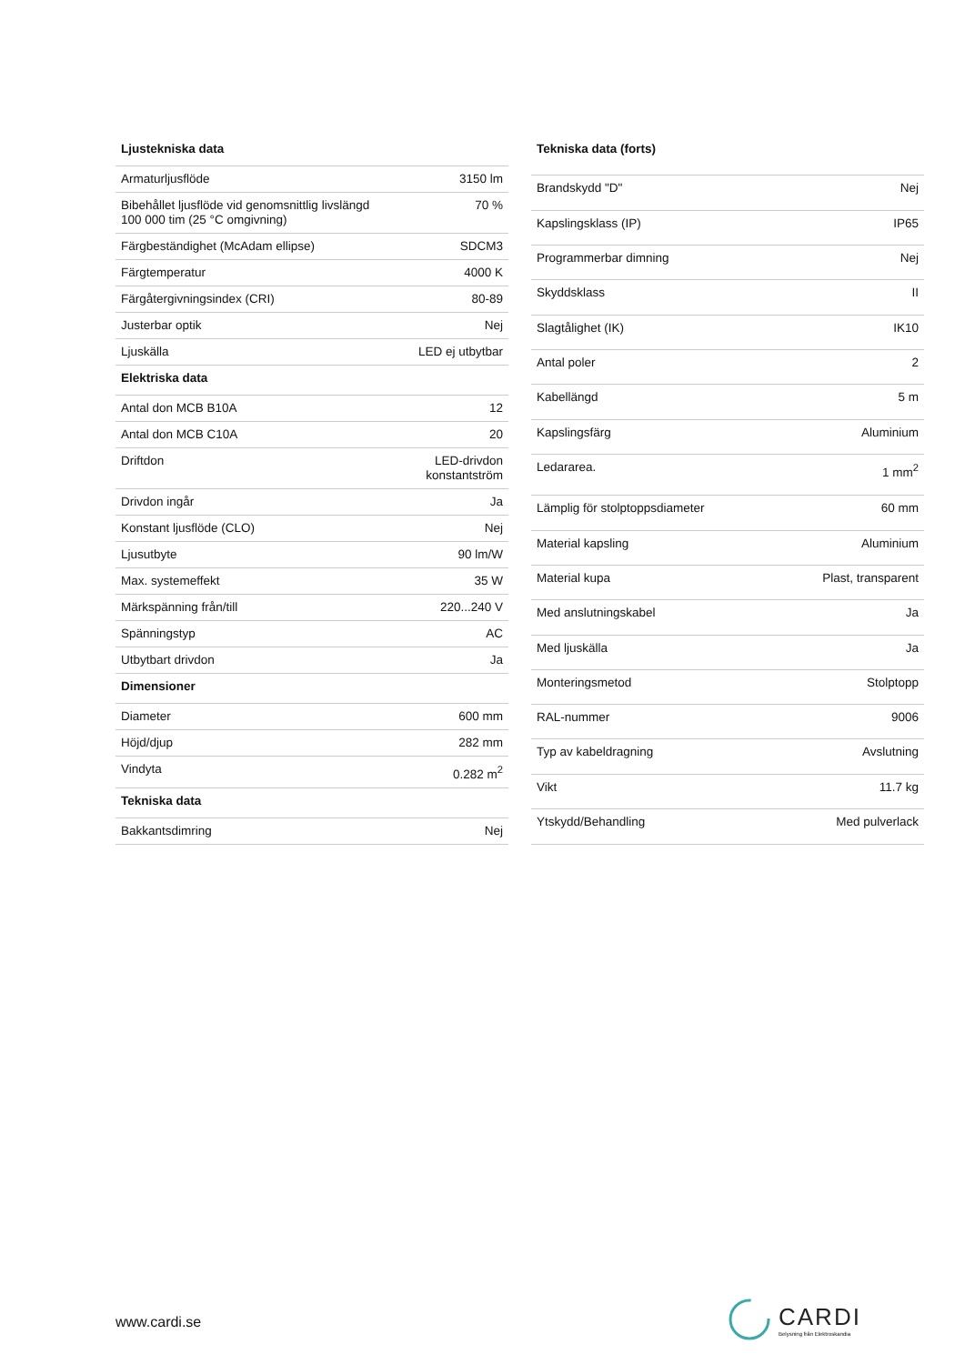| Ljustekniska data | |
| --- | --- |
| Armaturljusflöde | 3150 lm |
| Bibehållet ljusflöde vid genomsnittlig livslängd 100 000 tim (25 °C omgivning) | 70 % |
| Färgbeständighet (McAdam ellipse) | SDCM3 |
| Färgtemperatur | 4000 K |
| Färgåtergivningsindex (CRI) | 80-89 |
| Justerbar optik | Nej |
| Ljuskälla | LED ej utbytbar |
| Elektriska data | |
| Antal don MCB B10A | 12 |
| Antal don MCB C10A | 20 |
| Driftdon | LED-drivdon konstantström |
| Drivdon ingår | Ja |
| Konstant ljusflöde (CLO) | Nej |
| Ljusutbyte | 90 lm/W |
| Max. systemeffekt | 35 W |
| Märkspänning från/till | 220...240 V |
| Spänningstyp | AC |
| Utbytbart drivdon | Ja |
| Dimensioner | |
| Diameter | 600 mm |
| Höjd/djup | 282 mm |
| Vindyta | 0.282 m<sup>2</sup> |
| Tekniska data | |
| Bakkantsdimring | Nej |
| Tekniska data (forts) | |
| --- | --- |
| Brandskydd "D" | Nej |
| Kapslingsklass (IP) | IP65 |
| Programmerbar dimning | Nej |
| Skyddsklass | II |
| Slagtålighet (IK) | IK10 |
| Antal poler | 2 |
| Kabellängd | 5 m |
| Kapslingsfärg | Aluminium |
| Ledararea. | 1 mm<sup>2</sup> |
| Lämplig för stolptoppsdiameter | 60 mm |
| Material kapsling | Aluminium |
| Material kupa | Plast, transparent |
| Med anslutningskabel | Ja |
| Med ljuskälla | Ja |
| Monteringsmetod | Stolptopp |
| RAL-nummer | 9006 |
| Typ av kabeldragning | Avslutning |
| Vikt | 11.7 kg |
| Ytskydd/Behandling | Med pulverlack |
www.cardi.se
CARDI
Belysning från Elektroskandia